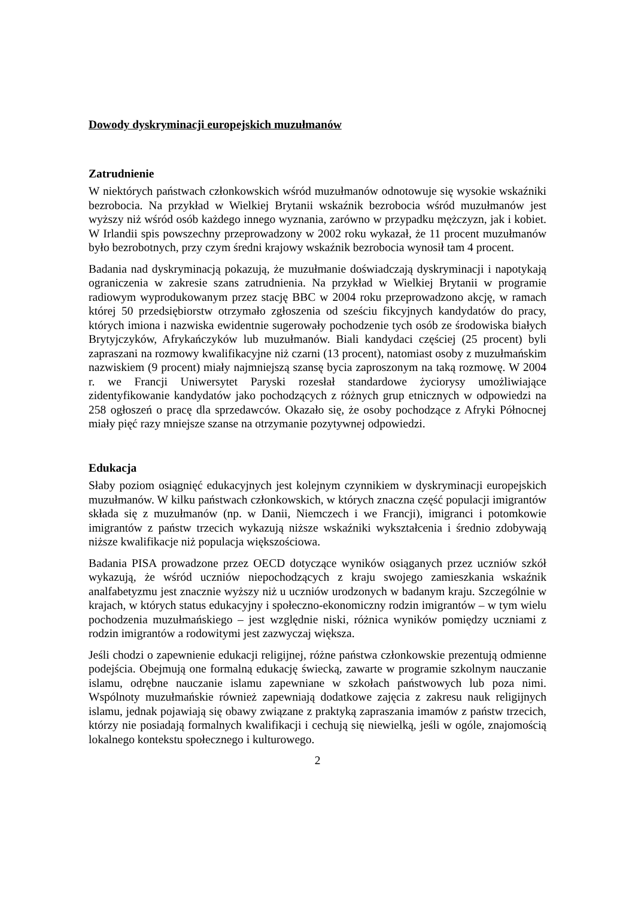Dowody dyskryminacji europejskich muzułmanów
Zatrudnienie
W niektórych państwach członkowskich wśród muzułmanów odnotowuje się wysokie wskaźniki bezrobocia. Na przykład w Wielkiej Brytanii wskaźnik bezrobocia wśród muzułmanów jest wyższy niż wśród osób każdego innego wyznania, zarówno w przypadku mężczyzn, jak i kobiet. W Irlandii spis powszechny przeprowadzony w 2002 roku wykazał, że 11 procent muzułmanów było bezrobotnych, przy czym średni krajowy wskaźnik bezrobocia wynosił tam 4 procent.
Badania nad dyskryminacją pokazują, że muzułmanie doświadczają dyskryminacji i napotykają ograniczenia w zakresie szans zatrudnienia. Na przykład w Wielkiej Brytanii w programie radiowym wyprodukowanym przez stację BBC w 2004 roku przeprowadzono akcję, w ramach której 50 przedsiębiorstw otrzymało zgłoszenia od sześciu fikcyjnych kandydatów do pracy, których imiona i nazwiska ewidentnie sugerowały pochodzenie tych osób ze środowiska białych Brytyjczyków, Afrykańczyków lub muzułmanów. Biali kandydaci częściej (25 procent) byli zapraszani na rozmowy kwalifikacyjne niż czarni (13 procent), natomiast osoby z muzułmańskim nazwiskiem (9 procent) miały najmniejszą szansę bycia zaproszonym na taką rozmowę. W 2004 r. we Francji Uniwersytet Paryski rozesłał standardowe życiorysy umożliwiające zidentyfikowanie kandydatów jako pochodzących z różnych grup etnicznych w odpowiedzi na 258 ogłoszeń o pracę dla sprzedawców. Okazało się, że osoby pochodzące z Afryki Północnej miały pięć razy mniejsze szanse na otrzymanie pozytywnej odpowiedzi.
Edukacja
Słaby poziom osiągnięć edukacyjnych jest kolejnym czynnikiem w dyskryminacji europejskich muzułmanów. W kilku państwach członkowskich, w których znaczna część populacji imigrantów składa się z muzułmanów (np. w Danii, Niemczech i we Francji), imigranci i potomkowie imigrantów z państw trzecich wykazują niższe wskaźniki wykształcenia i średnio zdobywają niższe kwalifikacje niż populacja większościowa.
Badania PISA prowadzone przez OECD dotyczące wyników osiąganych przez uczniów szkół wykazują, że wśród uczniów niepochodzących z kraju swojego zamieszkania wskaźnik analfabetyzmu jest znacznie wyższy niż u uczniów urodzonych w badanym kraju. Szczególnie w krajach, w których status edukacyjny i społeczno-ekonomiczny rodzin imigrantów – w tym wielu pochodzenia muzułmańskiego – jest względnie niski, różnica wyników pomiędzy uczniami z rodzin imigrantów a rodowitymi jest zazwyczaj większa.
Jeśli chodzi o zapewnienie edukacji religijnej, różne państwa członkowskie prezentują odmienne podejścia. Obejmują one formalną edukację świecką, zawarte w programie szkolnym nauczanie islamu, odrębne nauczanie islamu zapewniane w szkołach państwowych lub poza nimi. Wspólnoty muzułmańskie również zapewniają dodatkowe zajęcia z zakresu nauk religijnych islamu, jednak pojawiają się obawy związane z praktyką zapraszania imamów z państw trzecich, którzy nie posiadają formalnych kwalifikacji i cechują się niewielką, jeśli w ogóle, znajomością lokalnego kontekstu społecznego i kulturowego.
2